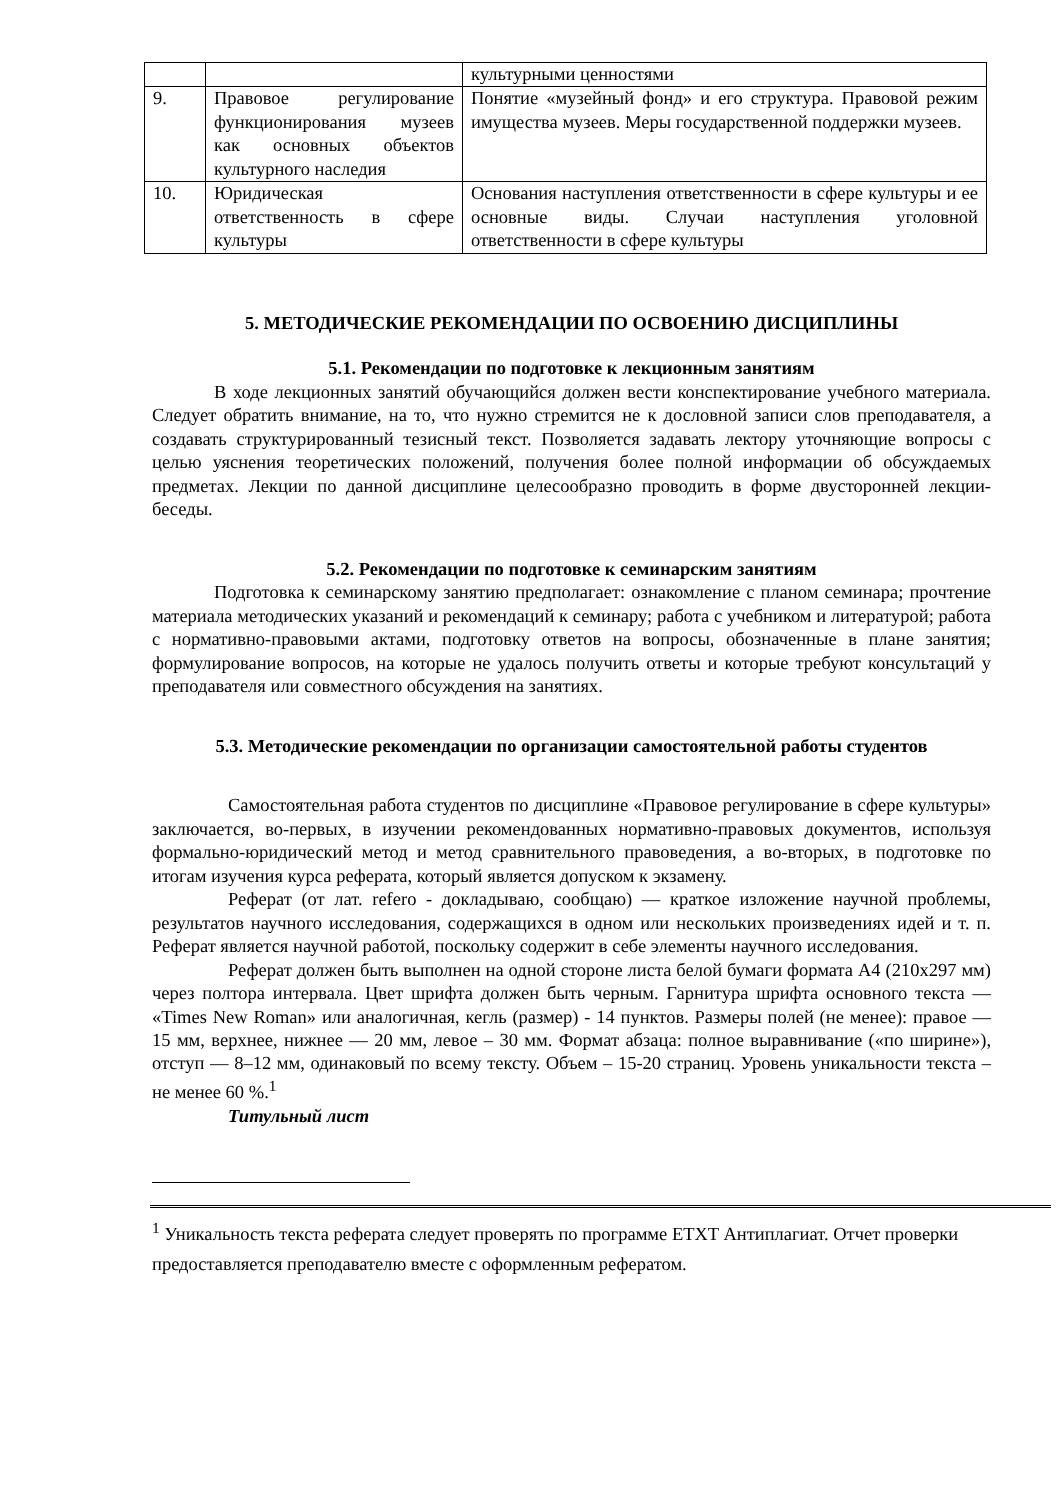| | | культурными ценностями |
| 9. | Правовое регулирование функционирования музеев как основных объектов культурного наследия | Понятие «музейный фонд» и его структура. Правовой режим имущества музеев. Меры государственной поддержки музеев. |
| 10. | Юридическая ответственность в сфере культуры | Основания наступления ответственности в сфере культуры и ее основные виды. Случаи наступления уголовной ответственности в сфере культуры |
5. МЕТОДИЧЕСКИЕ РЕКОМЕНДАЦИИ ПО ОСВОЕНИЮ ДИСЦИПЛИНЫ
5.1. Рекомендации по подготовке к лекционным занятиям
В ходе лекционных занятий обучающийся должен вести конспектирование учебного материала. Следует обратить внимание, на то, что нужно стремится не к дословной записи слов преподавателя, а создавать структурированный тезисный текст. Позволяется задавать лектору уточняющие вопросы с целью уяснения теоретических положений, получения более полной информации об обсуждаемых предметах. Лекции по данной дисциплине целесообразно проводить в форме двусторонней лекции-беседы.
5.2. Рекомендации по подготовке к семинарским занятиям
Подготовка к семинарскому занятию предполагает: ознакомление с планом семинара; прочтение материала методических указаний и рекомендаций к семинару; работа с учебником и литературой; работа с нормативно-правовыми актами, подготовку ответов на вопросы, обозначенные в плане занятия; формулирование вопросов, на которые не удалось получить ответы и которые требуют консультаций у преподавателя или совместного обсуждения на занятиях.
5.3. Методические рекомендации по организации самостоятельной работы студентов
Самостоятельная работа студентов по дисциплине «Правовое регулирование в сфере культуры» заключается, во-первых, в изучении рекомендованных нормативно-правовых документов, используя формально-юридический метод и метод сравнительного правоведения, а во-вторых, в подготовке по итогам изучения курса реферата, который является допуском к экзамену.
Реферат (от лат. refero - докладываю, сообщаю) — краткое изложение научной проблемы, результатов научного исследования, содержащихся в одном или нескольких произведениях идей и т. п. Реферат является научной работой, поскольку содержит в себе элементы научного исследования.
Реферат должен быть выполнен на одной стороне листа белой бумаги формата А4 (210х297 мм) через полтора интервала. Цвет шрифта должен быть черным. Гарнитура шрифта основного текста — «Times New Roman» или аналогичная, кегль (размер) - 14 пунктов. Размеры полей (не менее): правое — 15 мм, верхнее, нижнее — 20 мм, левое – 30 мм. Формат абзаца: полное выравнивание («по ширине»), отступ — 8–12 мм, одинаковый по всему тексту. Объем – 15-20 страниц. Уровень уникальности текста – не менее 60 %.<sup>1</sup>
Титульный лист
<sup>1</sup> Уникальность текста реферата следует проверять по программе ETXT Антиплагиат. Отчет проверки предоставляется преподавателю вместе с оформленным рефератом.